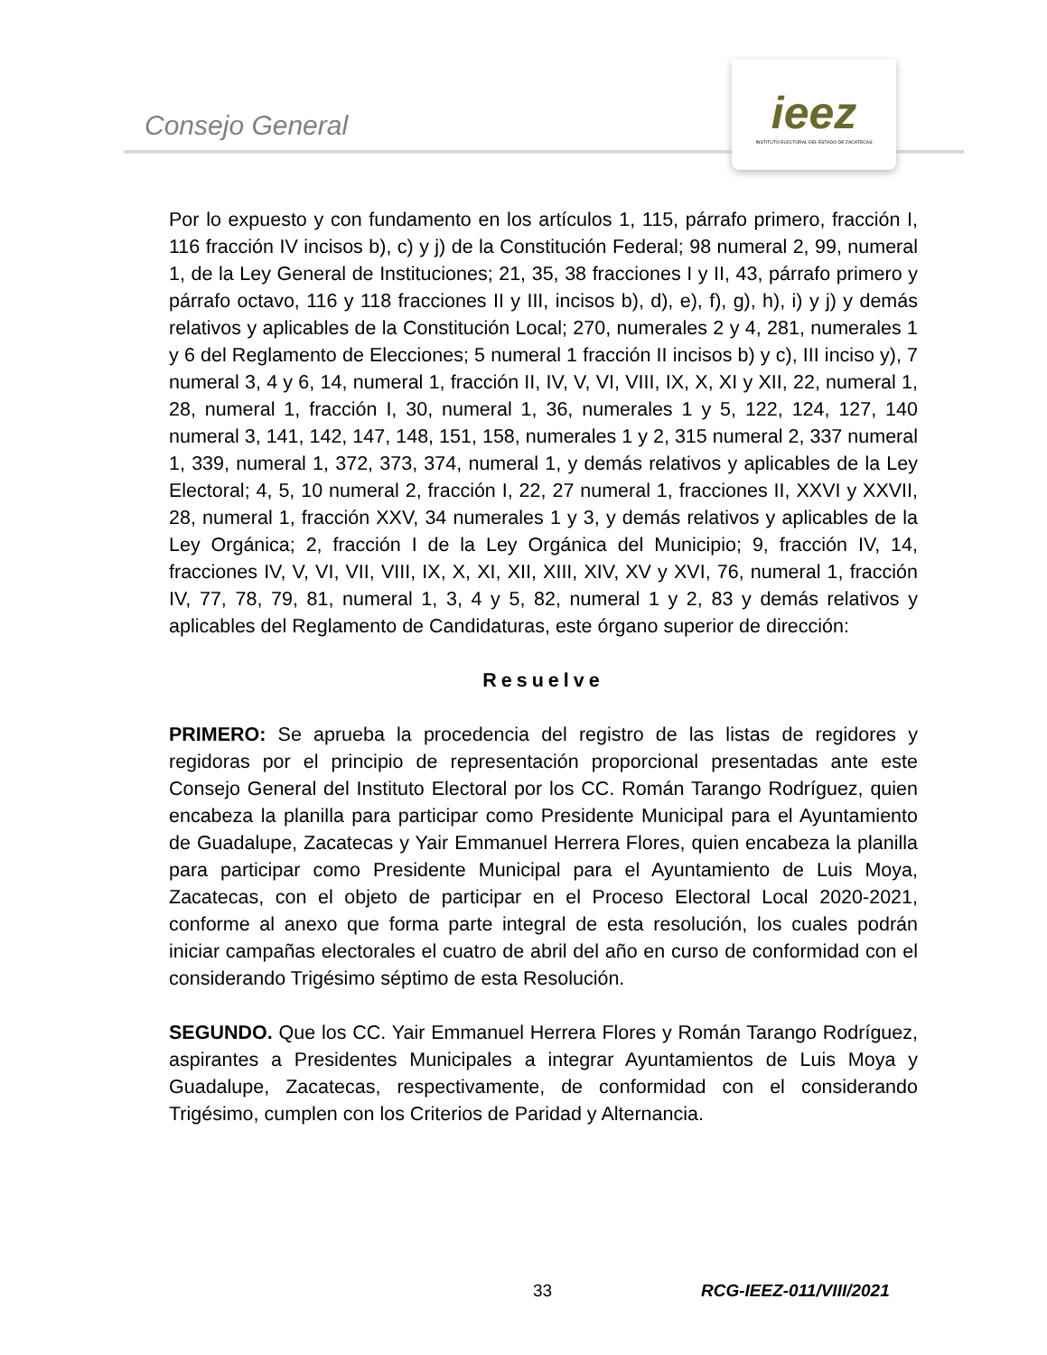Consejo General
ieez
INSTITUTO ELECTORAL DEL ESTADO DE ZACATECAS
Por lo expuesto y con fundamento en los artículos 1, 115, párrafo primero, fracción I, 116 fracción IV incisos b), c) y j) de la Constitución Federal; 98 numeral 2, 99, numeral 1, de la Ley General de Instituciones; 21, 35, 38 fracciones I y II, 43, párrafo primero y párrafo octavo, 116 y 118 fracciones II y III, incisos b), d), e), f), g), h), i) y j) y demás relativos y aplicables de la Constitución Local; 270, numerales 2 y 4, 281, numerales 1 y 6 del Reglamento de Elecciones; 5 numeral 1 fracción II incisos b) y c), III inciso y), 7 numeral 3, 4 y 6, 14, numeral 1, fracción II, IV, V, VI, VIII, IX, X, XI y XII, 22, numeral 1, 28, numeral 1, fracción I, 30, numeral 1, 36, numerales 1 y 5, 122, 124, 127, 140 numeral 3, 141, 142, 147, 148, 151, 158, numerales 1 y 2, 315 numeral 2, 337 numeral 1, 339, numeral 1, 372, 373, 374, numeral 1, y demás relativos y aplicables de la Ley Electoral; 4, 5, 10 numeral 2, fracción I, 22, 27 numeral 1, fracciones II, XXVI y XXVII, 28, numeral 1, fracción XXV, 34 numerales 1 y 3, y demás relativos y aplicables de la Ley Orgánica; 2, fracción I de la Ley Orgánica del Municipio; 9, fracción IV, 14, fracciones IV, V, VI, VII, VIII, IX, X, XI, XII, XIII, XIV, XV y XVI, 76, numeral 1, fracción IV, 77, 78, 79, 81, numeral 1, 3, 4 y 5, 82, numeral 1 y 2, 83 y demás relativos y aplicables del Reglamento de Candidaturas, este órgano superior de dirección:
Resuelve
PRIMERO: Se aprueba la procedencia del registro de las listas de regidores y regidoras por el principio de representación proporcional presentadas ante este Consejo General del Instituto Electoral por los CC. Román Tarango Rodríguez, quien encabeza la planilla para participar como Presidente Municipal para el Ayuntamiento de Guadalupe, Zacatecas y Yair Emmanuel Herrera Flores, quien encabeza la planilla para participar como Presidente Municipal para el Ayuntamiento de Luis Moya, Zacatecas, con el objeto de participar en el Proceso Electoral Local 2020-2021, conforme al anexo que forma parte integral de esta resolución, los cuales podrán iniciar campañas electorales el cuatro de abril del año en curso de conformidad con el considerando Trigésimo séptimo de esta Resolución.
SEGUNDO. Que los CC. Yair Emmanuel Herrera Flores y Román Tarango Rodríguez, aspirantes a Presidentes Municipales a integrar Ayuntamientos de Luis Moya y Guadalupe, Zacatecas, respectivamente, de conformidad con el considerando Trigésimo, cumplen con los Criterios de Paridad y Alternancia.
33 RCG-IEEZ-011/VIII/2021